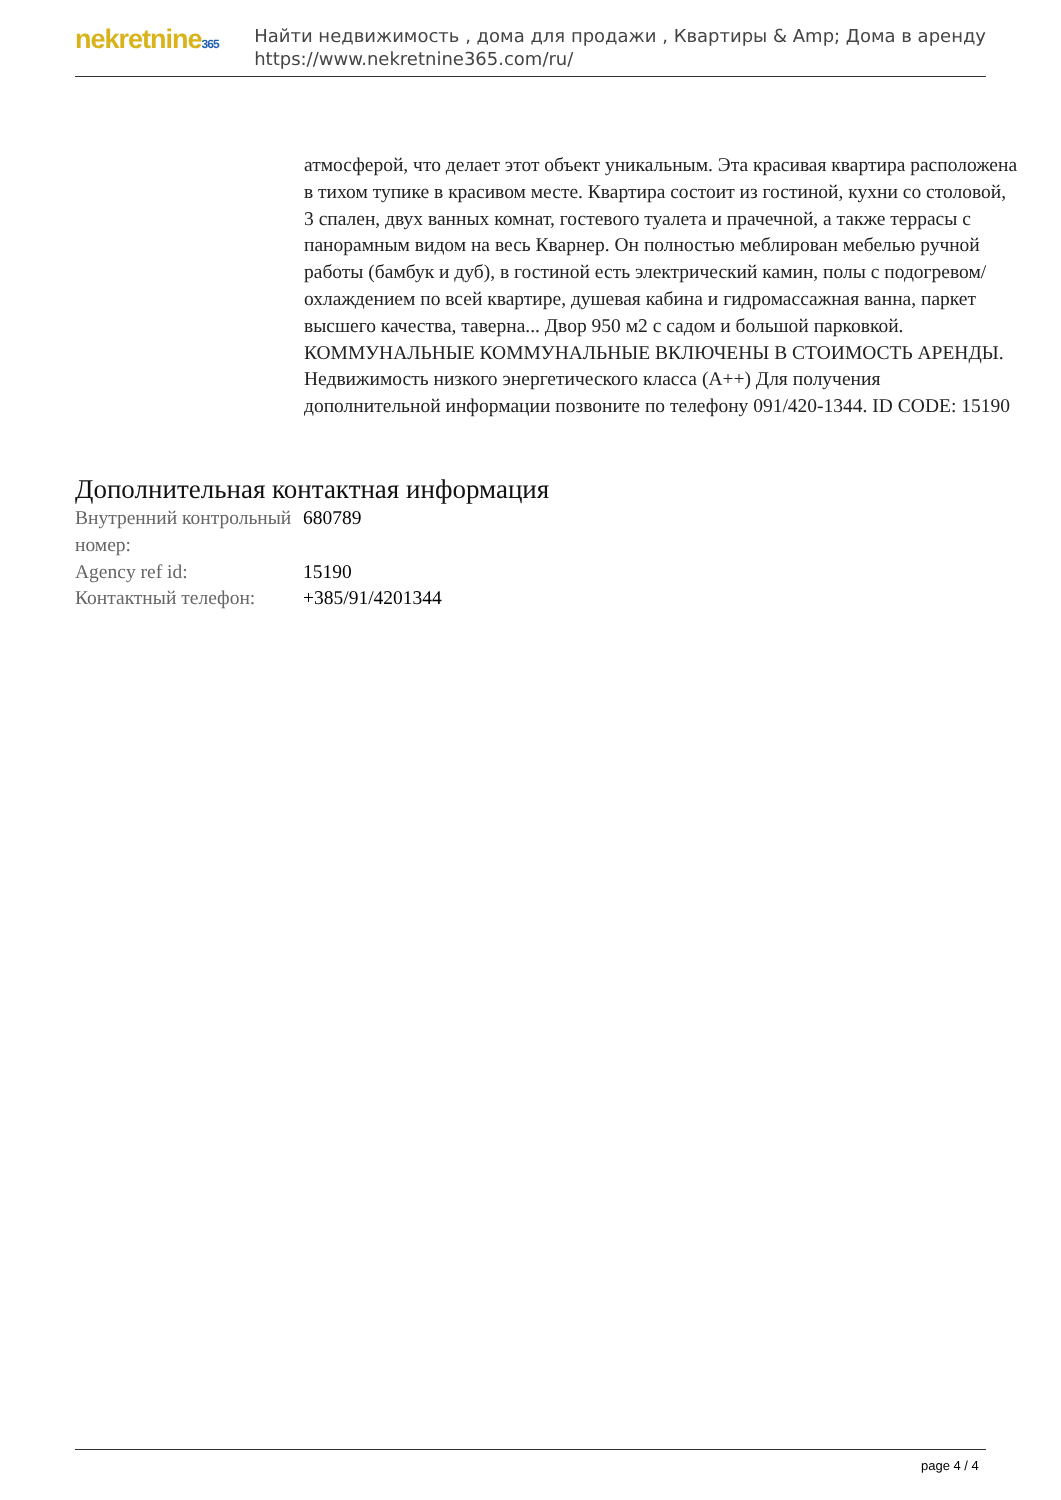nekretnine365
Найти недвижимость , дома для продажи , Квартиры & Amp; Дома в аренду
https://www.nekretnine365.com/ru/
атмосферой, что делает этот объект уникальным. Эта красивая квартира расположена в тихом тупике в красивом месте. Квартира состоит из гостиной, кухни со столовой, 3 спален, двух ванных комнат, гостевого туалета и прачечной, а также террасы с панорамным видом на весь Кварнер. Он полностью меблирован мебелью ручной работы (бамбук и дуб), в гостиной есть электрический камин, полы с подогревом/охлаждением по всей квартире, душевая кабина и гидромассажная ванна, паркет высшего качества, таверна... Двор 950 м2 с садом и большой парковкой. КОММУНАЛЬНЫЕ КОММУНАЛЬНЫЕ ВКЛЮЧЕНЫ В СТОИМОСТЬ АРЕНДЫ. Недвижимость низкого энергетического класса (A++) Для получения дополнительной информации позвоните по телефону 091/420-1344. ID CODE: 15190
Дополнительная контактная информация
| Внутренний контрольный номер: | 680789 |
| Agency ref id: | 15190 |
| Контактный телефон: | +385/91/4201344 |
page 4 / 4